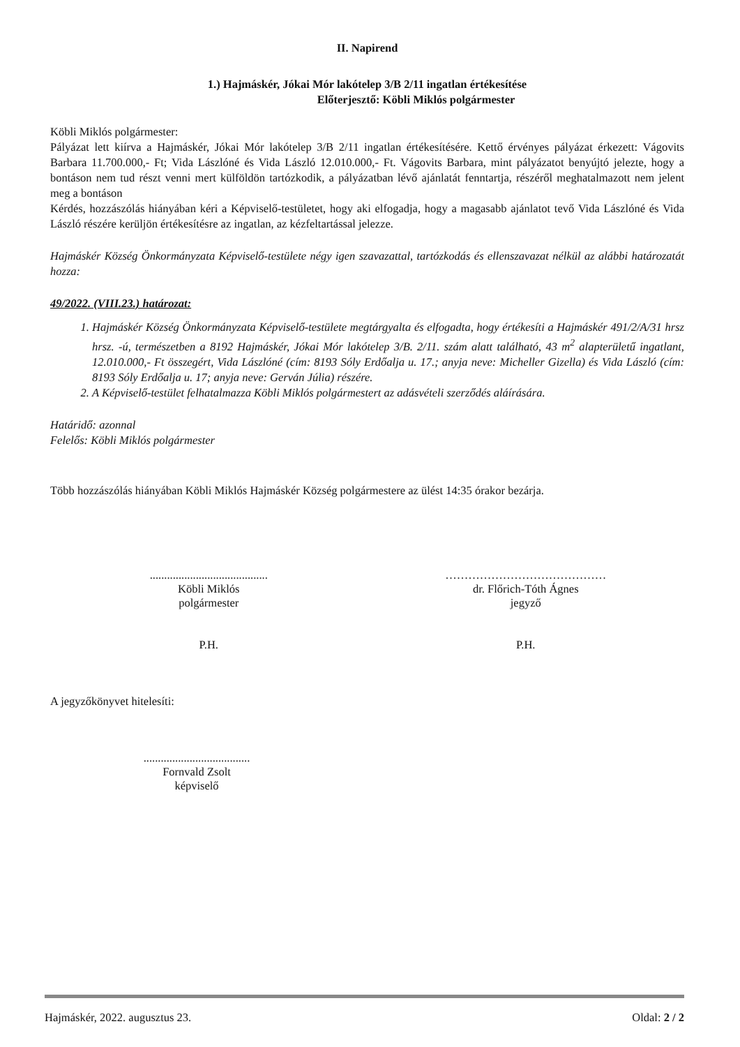II. Napirend
1.) Hajmáskér, Jókai Mór lakótelep 3/B 2/11 ingatlan értékesítése
Előterjesztő: Köbli Miklós polgármester
Köbli Miklós polgármester:
Pályázat lett kiírva a Hajmáskér, Jókai Mór lakótelep 3/B 2/11 ingatlan értékesítésére. Kettő érvényes pályázat érkezett: Vágovits Barbara 11.700.000,- Ft; Vida Lászlóné és Vida László 12.010.000,- Ft. Vágovits Barbara, mint pályázatot benyújtó jelezte, hogy a bontáson nem tud részt venni mert külföldön tartózkodik, a pályázatban lévő ajánlatát fenntartja, részéről meghatalmazott nem jelent meg a bontáson
Kérdés, hozzászólás hiányában kéri a Képviselő-testületet, hogy aki elfogadja, hogy a magasabb ajánlatot tevő Vida Lászlóné és Vida László részére kerüljön értékesítésre az ingatlan, az kézfeltartással jelezze.
Hajmáskér Község Önkormányzata Képviselő-testülete négy igen szavazattal, tartózkodás és ellenszavazat nélkül az alábbi határozatát hozza:
49/2022. (VIII.23.) határozat:
1. Hajmáskér Község Önkormányzata Képviselő-testülete megtárgyalta és elfogadta, hogy értékesíti a Hajmáskér 491/2/A/31 hrsz hrsz. -ú, természetben a 8192 Hajmáskér, Jókai Mór lakótelep 3/B. 2/11. szám alatt található, 43 m<sup>2</sup> alapterületű ingatlant, 12.010.000,- Ft összegért, Vida Lászlóné (cím: 8193 Sóly Erdőalja u. 17.; anyja neve: Micheller Gizella) és Vida László (cím: 8193 Sóly Erdőalja u. 17; anyja neve: Gerván Júlia) részére.
2. A Képviselő-testület felhatalmazza Köbli Miklós polgármestert az adásvételi szerződés aláírására.
Határidő: azonnal
Felelős: Köbli Miklós polgármester
Több hozzászólás hiányában Köbli Miklós Hajmáskér Község polgármestere az ülést 14:35 órakor bezárja.
.........................................
Köbli Miklós
polgármester
P.H.
……………………………………
dr. Flőrich-Tóth Ágnes
jegyző
P.H.
A jegyzőkönyvet hitelesíti:
.....................................
Fornvald Zsolt
képviselő
Hajmáskér, 2022. augusztus 23. Oldal: 2 / 2